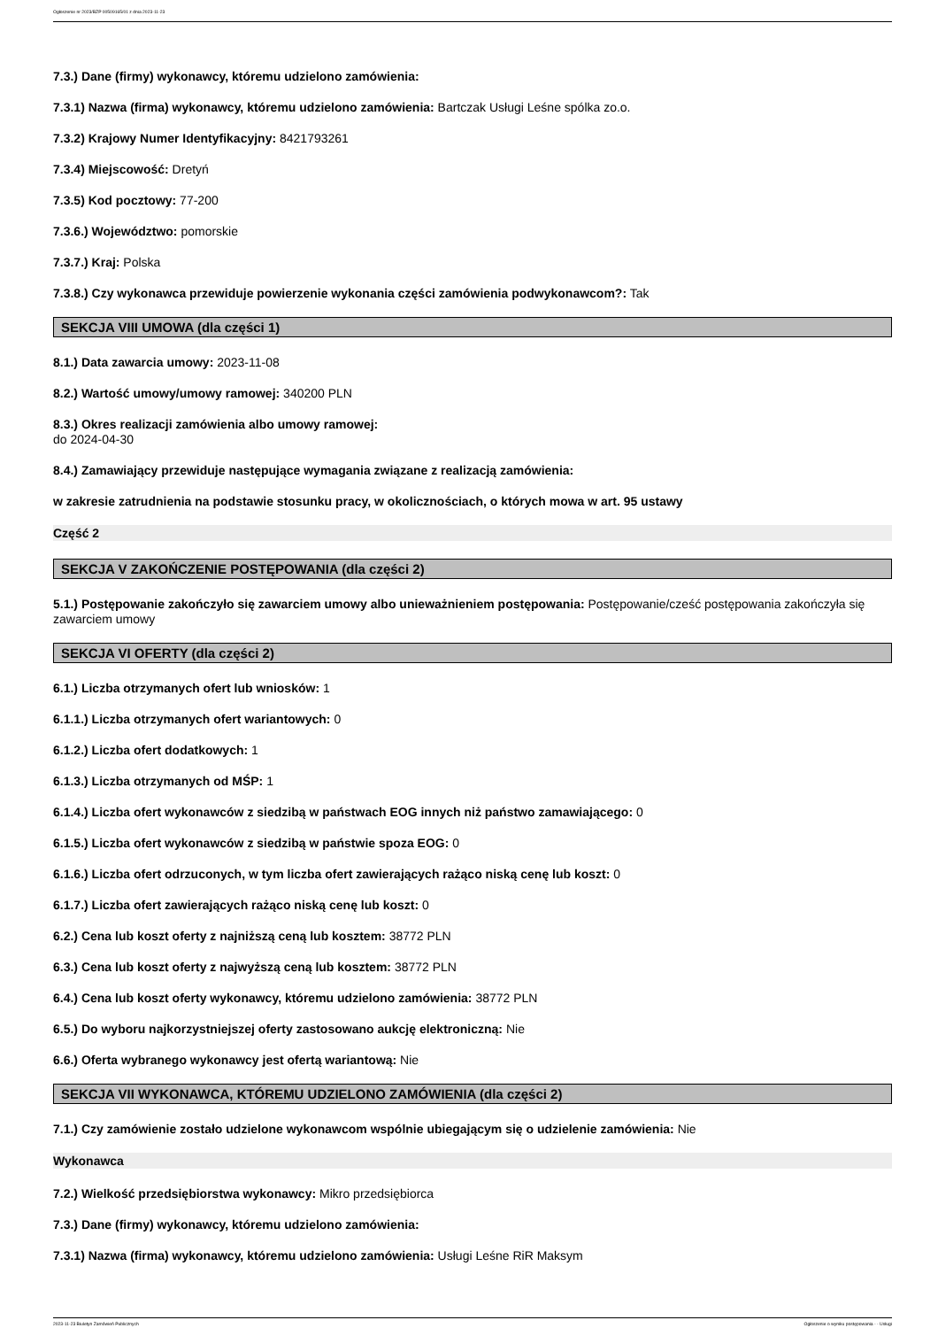Ogłoszenie nr 2023/BZP 00509165/01 z dnia 2023-11-23
7.3.) Dane (firmy) wykonawcy, któremu udzielono zamówienia:
7.3.1) Nazwa (firma) wykonawcy, któremu udzielono zamówienia: Bartczak Usługi Leśne spólka zo.o.
7.3.2) Krajowy Numer Identyfikacyjny: 8421793261
7.3.4) Miejscowość: Dretyń
7.3.5) Kod pocztowy: 77-200
7.3.6.) Województwo: pomorskie
7.3.7.) Kraj: Polska
7.3.8.) Czy wykonawca przewiduje powierzenie wykonania części zamówienia podwykonawcom?: Tak
SEKCJA VIII UMOWA (dla części 1)
8.1.) Data zawarcia umowy: 2023-11-08
8.2.) Wartość umowy/umowy ramowej: 340200 PLN
8.3.) Okres realizacji zamówienia albo umowy ramowej:
do 2024-04-30
8.4.) Zamawiający przewiduje następujące wymagania związane z realizacją zamówienia:
w zakresie zatrudnienia na podstawie stosunku pracy, w okolicznościach, o których mowa w art. 95 ustawy
Część 2
SEKCJA V ZAKOŃCZENIE POSTĘPOWANIA (dla części 2)
5.1.) Postępowanie zakończyło się zawarciem umowy albo unieważnieniem postępowania: Postępowanie/cześć postępowania zakończyła się zawarciem umowy
SEKCJA VI OFERTY (dla części 2)
6.1.) Liczba otrzymanych ofert lub wniosków: 1
6.1.1.) Liczba otrzymanych ofert wariantowych: 0
6.1.2.) Liczba ofert dodatkowych: 1
6.1.3.) Liczba otrzymanych od MŚP: 1
6.1.4.) Liczba ofert wykonawców z siedzibą w państwach EOG innych niż państwo zamawiającego: 0
6.1.5.) Liczba ofert wykonawców z siedzibą w państwie spoza EOG: 0
6.1.6.) Liczba ofert odrzuconych, w tym liczba ofert zawierających rażąco niską cenę lub koszt: 0
6.1.7.) Liczba ofert zawierających rażąco niską cenę lub koszt: 0
6.2.) Cena lub koszt oferty z najniższą ceną lub kosztem: 38772 PLN
6.3.) Cena lub koszt oferty z najwyższą ceną lub kosztem: 38772 PLN
6.4.) Cena lub koszt oferty wykonawcy, któremu udzielono zamówienia: 38772 PLN
6.5.) Do wyboru najkorzystniejszej oferty zastosowano aukcję elektroniczną: Nie
6.6.) Oferta wybranego wykonawcy jest ofertą wariantową: Nie
SEKCJA VII WYKONAWCA, KTÓREMU UDZIELONO ZAMÓWIENIA (dla części 2)
7.1.) Czy zamówienie zostało udzielone wykonawcom wspólnie ubiegającym się o udzielenie zamówienia: Nie
Wykonawca
7.2.) Wielkość przedsiębiorstwa wykonawcy: Mikro przedsiębiorca
7.3.) Dane (firmy) wykonawcy, któremu udzielono zamówienia:
7.3.1) Nazwa (firma) wykonawcy, któremu udzielono zamówienia: Usługi Leśne RiR Maksym
2023-11-23 Biuletyn Zamówień Publicznych Ogłoszenie o wyniku postępowania - - Usługi